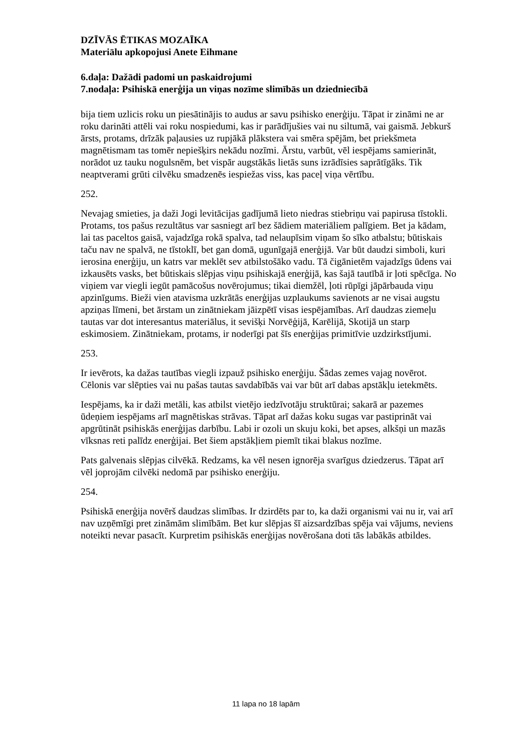DZĪVĀS ĒTIKAS MOZAĪKA
Materiālu apkopojusi Anete Eihmane
6.daļa: Dažādi padomi un paskaidrojumi
7.nodaļa: Psihiskā enerģija un viņas nozīme slimībās un dziedniecībā
bija tiem uzlicis roku un piesātinājis to audus ar savu psihisko enerģiju. Tāpat ir zināmi ne ar roku darināti attēli vai roku nospiedumi, kas ir parādījušies vai nu siltumā, vai gaismā. Jebkurš ārsts, protams, drīzāk paļausies uz rupjākā plākstera vai smēra spējām, bet priekšmeta magnētismam tas tomēr nepiešķirs nekādu nozīmi. Ārstu, varbūt, vēl iespējams samierināt, norādot uz tauku nogulsnēm, bet vispār augstākās lietās suns izrādīsies saprātīgāks. Tik neaptverami grūti cilvēku smadzenēs iespiežas viss, kas paceļ viņa vērtību.
252.
Nevajag smieties, ja daži Jogi levitācijas gadījumā lieto niedras stiebriņu vai papirusa tīstokli. Protams, tos pašus rezultātus var sasniegt arī bez šādiem materiāliem palīgiem. Bet ja kādam, lai tas paceltos gaisā, vajadzīga rokā spalva, tad nelaupīsim viņam šo sīko atbalstu; būtiskais taču nav ne spalvā, ne tīstoklī, bet gan domā, ugunīgajā enerģijā. Var būt daudzi simboli, kuri ierosina enerģiju, un katrs var meklēt sev atbilstošāko vadu. Tā čigānietēm vajadzīgs ūdens vai izkausēts vasks, bet būtiskais slēpjas viņu psihiskajā enerģijā, kas šajā tautībā ir ļoti spēcīga. No viņiem var viegli iegūt pamācošus novērojumus; tikai diemžēl, ļoti rūpīgi jāpārbauda viņu apzinīgums. Bieži vien atavisma uzkrātās enerģijas uzplaukums savienots ar ne visai augstu apziņas līmeni, bet ārstam un zinātniekam jāizpētī visas iespējamības. Arī daudzas ziemeļu tautas var dot interesantus materiālus, it sevišķi Norvēģijā, Karēlijā, Skotijā un starp eskimosiem. Zinātniekam, protams, ir noderīgi pat šīs enerģijas primitīvie uzdzirkstījumi.
253.
Ir ievērots, ka dažas tautības viegli izpauž psihisko enerģiju. Šādas zemes vajag novērot. Cēlonis var slēpties vai nu pašas tautas savdabībās vai var būt arī dabas apstākļu ietekmēts.
Iespējams, ka ir daži metāli, kas atbilst vietējo iedzīvotāju struktūrai; sakarā ar pazemes ūdeņiem iespējams arī magnētiskas strāvas. Tāpat arī dažas koku sugas var pastiprināt vai apgrūtināt psihiskās enerģijas darbību. Labi ir ozoli un skuju koki, bet apses, alkšņi un mazās vīksnas reti palīdz enerģijai. Bet šiem apstākļiem piemīt tikai blakus nozīme.
Pats galvenais slēpjas cilvēkā. Redzams, ka vēl nesen ignorēja svarīgus dziedzerus. Tāpat arī vēl joprojām cilvēki nedomā par psihisko enerģiju.
254.
Psihiskā enerģija novērš daudzas slimības. Ir dzirdēts par to, ka daži organismi vai nu ir, vai arī nav uzņēmīgi pret zināmām slimībām. Bet kur slēpjas šī aizsardzības spēja vai vājums, neviens noteikti nevar pasacīt. Kurpretim psihiskās enerģijas novērošana doti tās labākās atbildes.
11 lapa no 18 lapām